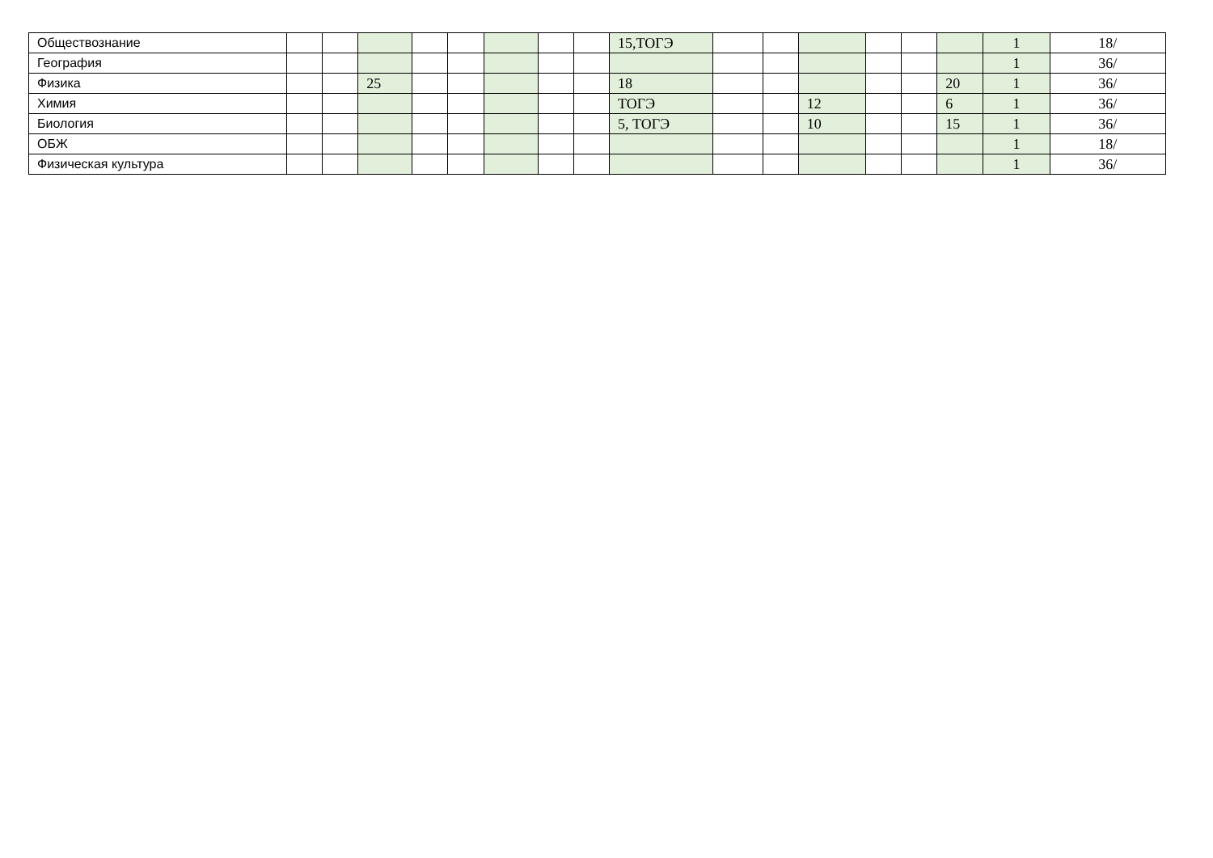| Обществознание | | | | | | | | | 15,ТОГЭ | | | | | | | 1 | 18/ |
| География | | | | | | | | | | | | | | | | 1 | 36/ |
| Физика | | | 25 | | | | | | 18 | | | | | | 20 | 1 | 36/ |
| Химия | | | | | | | | | ТОГЭ | | | 12 | | | 6 | 1 | 36/ |
| Биология | | | | | | | | | 5, ТОГЭ | | | 10 | | | 15 | 1 | 36/ |
| ОБЖ | | | | | | | | | | | | | | | | 1 | 18/ |
| Физическая культура | | | | | | | | | | | | | | | | 1 | 36/ |